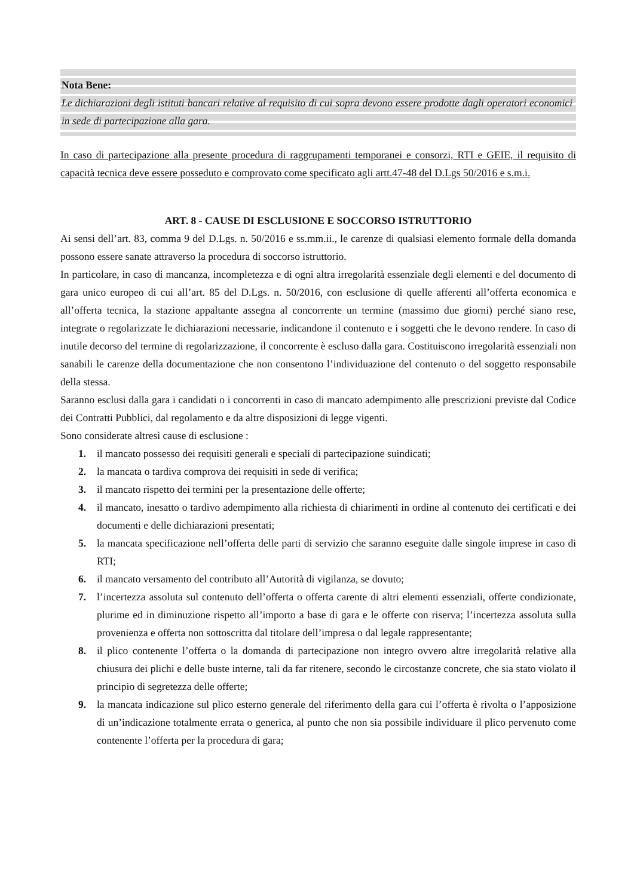Nota Bene:
Le dichiarazioni degli istituti bancari relative al requisito di cui sopra devono essere prodotte dagli operatori economici in sede di partecipazione alla gara.
In caso di partecipazione alla presente procedura di raggrupamenti temporanei e consorzi, RTI e GEIE, il requisito di capacità tecnica deve essere posseduto e comprovato come specificato agli artt.47-48 del D.Lgs 50/2016 e s.m.i.
ART. 8 - CAUSE DI ESCLUSIONE E SOCCORSO ISTRUTTORIO
Ai sensi dell’art. 83, comma 9 del D.Lgs. n. 50/2016 e ss.mm.ii., le carenze di qualsiasi elemento formale della domanda possono essere sanate attraverso la procedura di soccorso istruttorio.
In particolare, in caso di mancanza, incompletezza e di ogni altra irregolarità essenziale degli elementi e del documento di gara unico europeo di cui all’art. 85 del D.Lgs. n. 50/2016, con esclusione di quelle afferenti all’offerta economica e all’offerta tecnica, la stazione appaltante assegna al concorrente un termine (massimo due giorni) perché siano rese, integrate o regolarizzate le dichiarazioni necessarie, indicandone il contenuto e i soggetti che le devono rendere. In caso di inutile decorso del termine di regolarizzazione, il concorrente è escluso dalla gara. Costituiscono irregolarità essenziali non sanabili le carenze della documentazione che non consentono l’individuazione del contenuto o del soggetto responsabile della stessa.
Saranno esclusi dalla gara i candidati o i concorrenti in caso di mancato adempimento alle prescrizioni previste dal Codice dei Contratti Pubblici, dal regolamento e da altre disposizioni di legge vigenti.
Sono considerate altresì cause di esclusione :
1. il mancato possesso dei requisiti generali e speciali di partecipazione suindicati;
2. la mancata o tardiva comprova dei requisiti in sede di verifica;
3. il mancato rispetto dei termini per la presentazione delle offerte;
4. il mancato, inesatto o tardivo adempimento alla richiesta di chiarimenti in ordine al contenuto dei certificati e dei documenti e delle dichiarazioni presentati;
5. la mancata specificazione nell’offerta delle parti di servizio che saranno eseguite dalle singole imprese in caso di RTI;
6. il mancato versamento del contributo all’Autorità di vigilanza, se dovuto;
7. l’incertezza assoluta sul contenuto dell’offerta o offerta carente di altri elementi essenziali, offerte condizionate, plurime ed in diminuzione rispetto all’importo a base di gara e le offerte con riserva; l’incertezza assoluta sulla provenienza e offerta non sottoscritta dal titolare dell’impresa o dal legale rappresentante;
8. il plico contenente l’offerta o la domanda di partecipazione non integro ovvero altre irregolarità relative alla chiusura dei plichi e delle buste interne, tali da far ritenere, secondo le circostanze concrete, che sia stato violato il principio di segretezza delle offerte;
9. la mancata indicazione sul plico esterno generale del riferimento della gara cui l’offerta è rivolta o l’apposizione di un’indicazione totalmente errata o generica, al punto che non sia possibile individuare il plico pervenuto come contenente l’offerta per la procedura di gara;